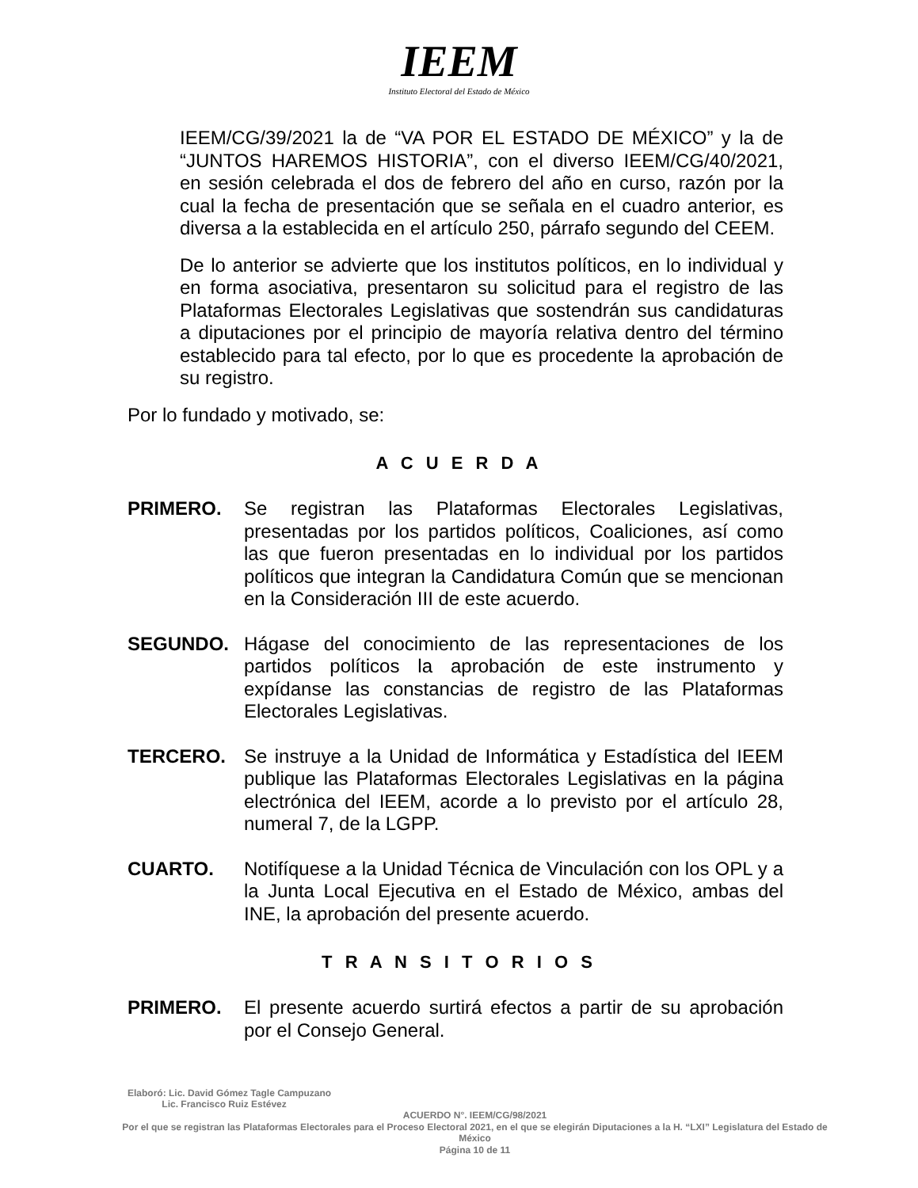IEEM
Instituto Electoral del Estado de México
IEEM/CG/39/2021 la de “VA POR EL ESTADO DE MÉXICO” y la de “JUNTOS HAREMOS HISTORIA”, con el diverso IEEM/CG/40/2021, en sesión celebrada el dos de febrero del año en curso, razón por la cual la fecha de presentación que se señala en el cuadro anterior, es diversa a la establecida en el artículo 250, párrafo segundo del CEEM.
De lo anterior se advierte que los institutos políticos, en lo individual y en forma asociativa, presentaron su solicitud para el registro de las Plataformas Electorales Legislativas que sostendrán sus candidaturas a diputaciones por el principio de mayoría relativa dentro del término establecido para tal efecto, por lo que es procedente la aprobación de su registro.
Por lo fundado y motivado, se:
A C U E R D A
PRIMERO. Se registran las Plataformas Electorales Legislativas, presentadas por los partidos políticos, Coaliciones, así como las que fueron presentadas en lo individual por los partidos políticos que integran la Candidatura Común que se mencionan en la Consideración III de este acuerdo.
SEGUNDO. Hágase del conocimiento de las representaciones de los partidos políticos la aprobación de este instrumento y expídanse las constancias de registro de las Plataformas Electorales Legislativas.
TERCERO. Se instruye a la Unidad de Informática y Estadística del IEEM publique las Plataformas Electorales Legislativas en la página electrónica del IEEM, acorde a lo previsto por el artículo 28, numeral 7, de la LGPP.
CUARTO. Notifíquese a la Unidad Técnica de Vinculación con los OPL y a la Junta Local Ejecutiva en el Estado de México, ambas del INE, la aprobación del presente acuerdo.
T R A N S I T O R I O S
PRIMERO. El presente acuerdo surtirá efectos a partir de su aprobación por el Consejo General.
Elaboró: Lic. David Gómez Tagle Campuzano
Lic. Francisco Ruiz Estévez
ACUERDO N°. IEEM/CG/98/2021
Por el que se registran las Plataformas Electorales para el Proceso Electoral 2021, en el que se elegirán Diputaciones a la H. “LXI” Legislatura del Estado de México
Página 10 de 11